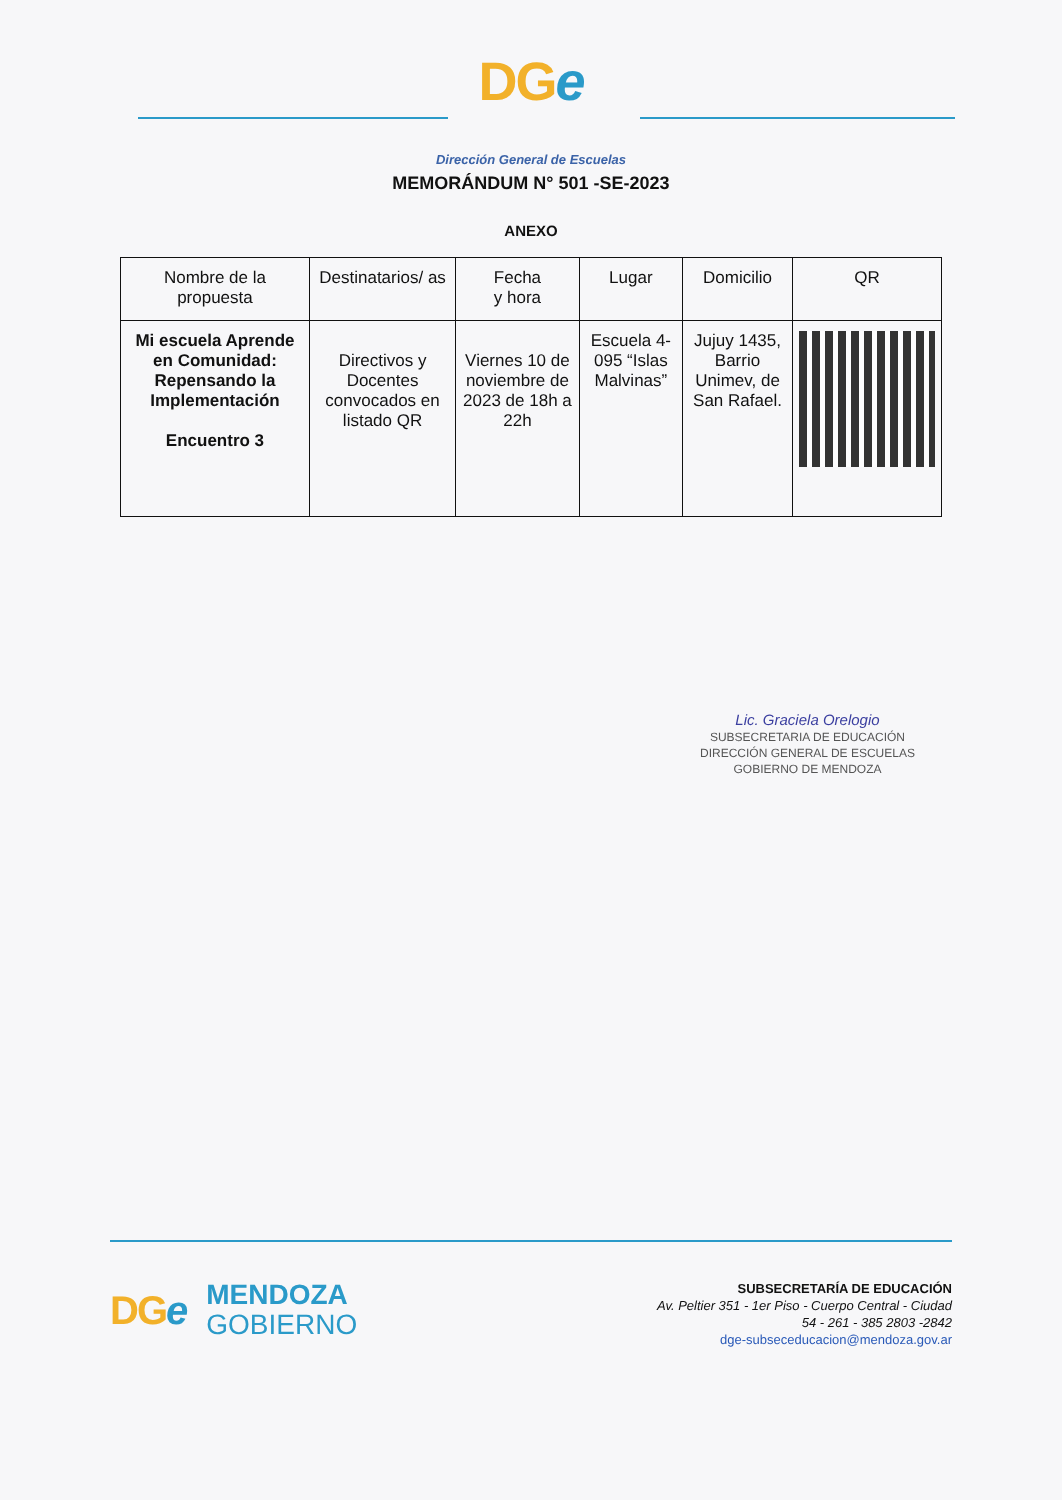DGe
Dirección General de Escuelas
MEMORÁNDUM N° 501 -SE-2023
ANEXO
| Nombre de la propuesta | Destinatarios/ as | Fecha y hora | Lugar | Domicilio | QR |
| --- | --- | --- | --- | --- | --- |
| Mi escuela Aprende en Comunidad: Repensando la Implementación Encuentro 3 | Directivos y Docentes convocados en listado QR | Viernes 10 de noviembre de 2023 de 18h a 22h | Escuela 4-095 “Islas Malvinas” | Jujuy 1435, Barrio Unimev, de San Rafael. | |
Lic. Graciela Orelogio
SUBSECRETARIA DE EDUCACIÓN
DIRECCIÓN GENERAL DE ESCUELAS
GOBIERNO DE MENDOZA
DGe
MENDOZA
GOBIERNO
SUBSECRETARÍA DE EDUCACIÓN
Av. Peltier 351 - 1er Piso - Cuerpo Central - Ciudad
54 - 261 - 385 2803 -2842
dge-subseceducacion@mendoza.gov.ar